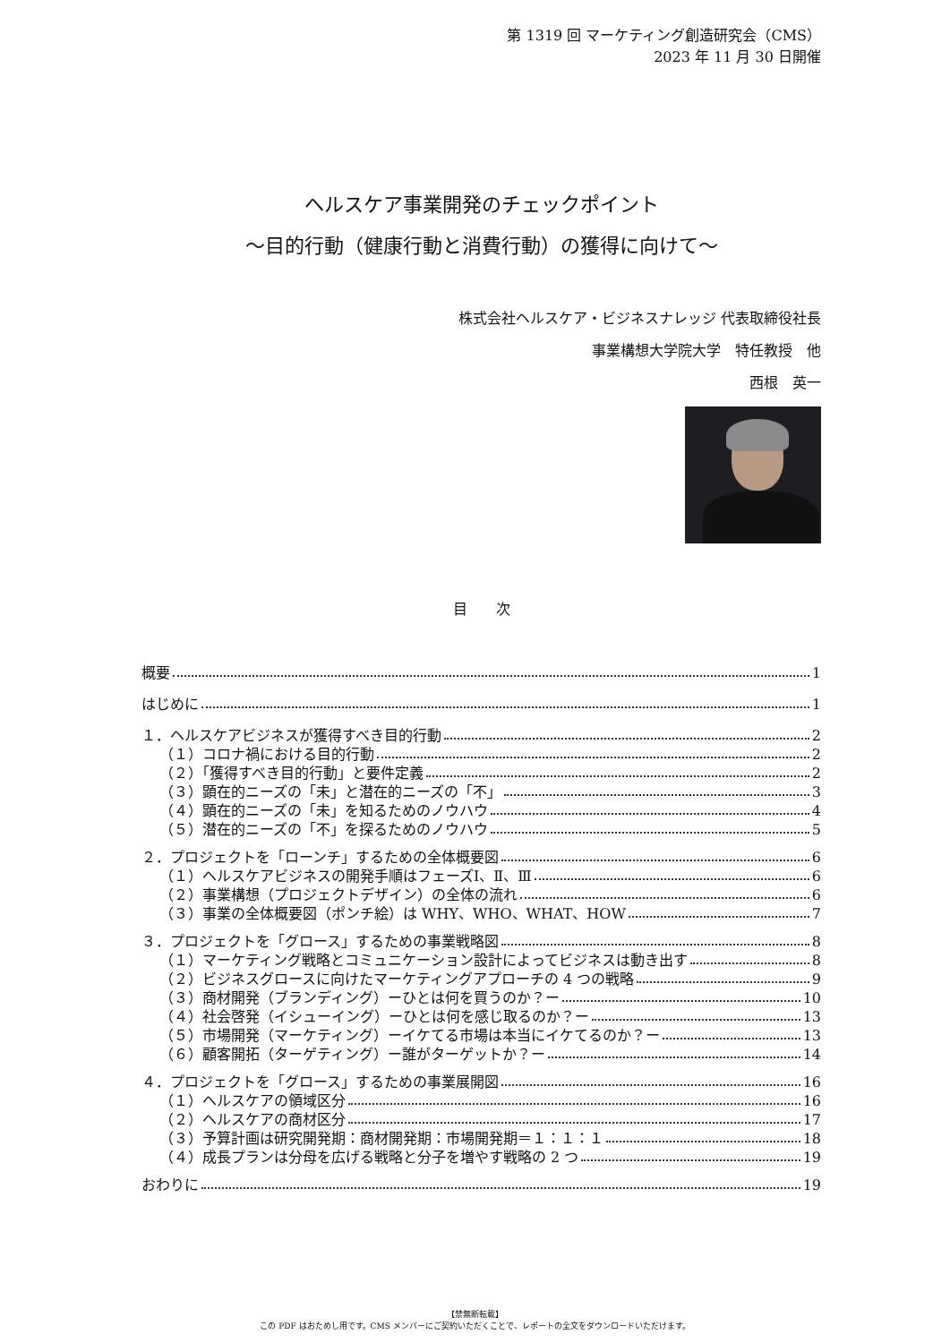第 1319 回 マーケティング創造研究会（CMS）
2023 年 11 月 30 日開催
ヘルスケア事業開発のチェックポイント
〜目的行動（健康行動と消費行動）の獲得に向けて〜
株式会社ヘルスケア・ビジネスナレッジ 代表取締役社長
事業構想大学院大学　特任教授　他
西根　英一
目　　次
概要 1
はじめに 1
１．ヘルスケアビジネスが獲得すべき目的行動 2
（１）コロナ禍における目的行動 2
（２）「獲得すべき目的行動」と要件定義 2
（３）顕在的ニーズの「未」と潜在的ニーズの「不」 3
（４）顕在的ニーズの「未」を知るためのノウハウ 4
（５）潜在的ニーズの「不」を探るためのノウハウ 5
２．プロジェクトを「ローンチ」するための全体概要図 6
（１）ヘルスケアビジネスの開発手順はフェーズⅠ、Ⅱ、Ⅲ 6
（２）事業構想（プロジェクトデザイン）の全体の流れ 6
（３）事業の全体概要図（ポンチ絵）は WHY、WHO、WHAT、HOW 7
３．プロジェクトを「グロース」するための事業戦略図 8
（１）マーケティング戦略とコミュニケーション設計によってビジネスは動き出す 8
（２）ビジネスグロースに向けたマーケティングアプローチの 4 つの戦略 9
（３）商材開発（ブランディング）ーひとは何を買うのか？ー 10
（４）社会啓発（イシューイング）ーひとは何を感じ取るのか？ー 13
（５）市場開発（マーケティング）ーイケてる市場は本当にイケてるのか？ー 13
（６）顧客開拓（ターゲティング）ー誰がターゲットか？ー 14
４．プロジェクトを「グロース」するための事業展開図 16
（１）ヘルスケアの領域区分 16
（２）ヘルスケアの商材区分 17
（３）予算計画は研究開発期：商材開発期：市場開発期＝１：１：１ 18
（４）成長プランは分母を広げる戦略と分子を増やす戦略の 2 つ 19
おわりに 19
【禁無断転載】
この PDF はおためし用です。CMS メンバーにご契約いただくことで、レポートの全文をダウンロードいただけます。